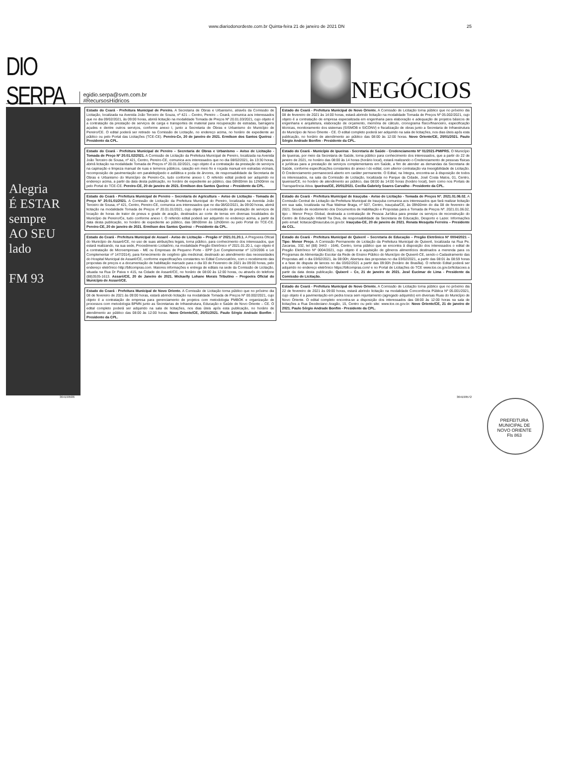www.diariodonordeste.com.br Quinta-feira 21 de janeiro de 2021 DN 25
DIO SERPA egidio.serpa@svm.com.br
#RecursosHídricos
NEGÓCIOS
Alegria
É ESTAR
sempre
AO SEU
lado
FM 93
Estado do Ceará - Prefeitura Municipal de Pereiro. A Secretaria de Obras e Urbanismo, através da Comissão de Licitação, localizada na Avenida João Terceiro de Souza, nº 421 – Centro, Pereiro – Ceará, comunica aos interessados que no dia 09/02/2021, às 09:00 horas, abrirá licitação na modalidade Tomada de Preços Nº 20.01.03/2021, cujo objeto é a contratação da prestação de serviços de carga e transportes de material para recuperação de estradas, barragens açudes e dentre outros serviços, conforme anexo I, junto a Secretaria de Obras e Urbanismo do Município de Pereiro/CE. O edital poderá ser retirado na Comissão de Licitação, no endereço acima, no horário de expediente ao público ou pelo Portal das Licitações (TCE-CE). Pereiro-Ce, 20 de janeiro de 2021. Ermilson dos Santos Queiroz - Presidente da CPL.
Estado do Ceará - Prefeitura Municipal de Pereiro – Secretaria de Obras e Urbanismo – Aviso de Licitação - Tomada de Preço Nº 20.01.02/2021. A Comissão de Licitação da Prefeitura Municipal de Pereiro, localizada na Avenida João Terceiro de Sousa, nº 421, Centro, Pereiro-CE, comunica aos interessados que no dia 08/02/2021, às 13:30 horas, abrirá licitação na modalidade Tomada de Preços nº 20.01.02/2021, cujo objeto é a contratação da prestação de serviços na capinação e limpeza manual de ruas e terrenos públicos, caiação em meio fio e roçada manual em estradas vicinais, recomposição de pavimentação em paralelepípedo e asfáltica e poda de árvores, de responsabilidade da Secretaria de Obras e Urbanismo do Município de Pereiro-Ce, tudo conforme anexo I. O referido edital poderá ser adquirido no endereço acima, a partir da data desta publicação, no horário de expediente ao público, das 08h00min às 12h00min ou pelo Portal do TCE-CE. Pereiro-CE, 20 de janeiro de 2021. Ermilson dos Santos Queiroz – Presidente da CPL.
Estado do Ceará - Prefeitura Municipal de Pereiro – Secretaria de Agricultura – Aviso de Licitação - Tomada de Preço Nº 20.01.01/2021. A Comissão de Licitação da Prefeitura Municipal do Pereiro, localizada na Avenida João Terceiro de Sousa, nº 421, Centro, Pereiro-CE, comunica aos interessados que no dia 08/02/2021, às 09:00 horas, abrirá licitação na modalidade Tomada de Preços nº 20.01.01/2021, cujo objeto é a contratação da prestação de serviços de locação de horas de trator de pneus e grade de aração, destinados ao corte de terras em diversas localidades do Município de Pereiro/Ce, tudo conforme anexo I. O referido edital poderá ser adquirido no endereço acima, a partir da data desta publicação, no horário de expediente ao público, das 08h00min às 12h00min ou pelo Portal do TCE-CE. Pereiro-CE, 20 de janeiro de 2021. Ermilson dos Santos Queiroz – Presidente da CPL.
Estado do Ceará - Prefeitura Municipal de Assaré - Aviso de Licitação – Pregão nº 2021.01.20.1. A Pregoeira Oficial do Município de Assaré/CE, no uso de suas atribuições legais, torna público, para conhecimento dos interessados, que estará realizando, na sua sede, Procedimento Licitatório, na modalidade Pregão Eletrônico nº 2021.01.20.1, cujo objeto é a contratação de Microempresas - ME ou Empresas de Pequeno Porte - EPP (Lei Complementar nº 123/2006 e Lei Complementar nº 147/2014), para fornecimento de oxigênio gás medicinal, destinado ao atendimento das necessidades do Hospital Municipal de Assaré/CE, conforme especificações constantes no Edital Convocatório, com o recebimento das propostas de preços e a documentação de habilitação marcado para o dia 03 de Fevereiro de 2021 às 09:00 horas, pelo endereço eletrônico http://bllcompras.com. Maiores informações e entrega de editais na sede da Comissão de Licitação, situada na Rua Dr Paiva n 415, na Cidade de Assaré/CE, no horário de 08:00 às 12:00 horas, ou através do telefone (88)3535-1613. Assaré/CE, 20 de Janeiro de 2021. Mickaelly Lohane Morais Tributino – Pregoeira Oficial do Município de Assaré/CE.
Estado do Ceará - Prefeitura Municipal de Novo Oriente. A Comissão de Licitação torna público que no próximo dia 08 de fevereiro de 2021 às 09:00 horas, estará abrindo licitação na modalidade Tomada de Preços Nº 00.002/2021, cujo objeto é a contratação de empresa para gerenciamento de projetos com metodologia PMBOK e organização de processos com metodologia BPMN junto as Secretarias de Infraestrutura, Educação e Saúde de Novo Oriente – CE. O edital completo poderá ser adquirido na sala de licitações, nos dias úteis após esta publicação, no horário de atendimento ao público das 08:00 às 12:00 horas. Novo Oriente/CE, 20/01/2021. Paulo Sérgio Andrade Bonfim - Presidente da CPL.
Estado do Ceará - Prefeitura Municipal de Novo Oriente. A Comissão de Licitação torna público que no próximo dia 08 de fevereiro de 2021 às 14:00 horas, estará abrindo licitação na modalidade Tomada de Preços Nº 05.002/2021, cujo objeto é a contratação de empresa especializada em engenharia para elaboração e adequação de projetos básicos de engenharia e arquitetura, elaboração de orçamento, memória de cálculo, cronograma físico/financeiro, especificação técnicas, monitoramento dos sistemas (SISMOB e SICONV) e fiscalização de obras junto a Secretaria de Infraestrutura do Município de Novo Oriente - CE. O edital completo poderá ser adquirido na sala de licitações, nos dias úteis após esta publicação, no horário de atendimento ao público das 08:00 às 12:00 horas. Novo Oriente/CE, 20/01/2021. Paulo Sérgio Andrade Bonfim - Presidente da CPL.
Estado do Ceará - Município de Ipueiras - Secretaria de Saúde - Credenciamento Nº 01/2021-PMIPRS. O Município de Ipueiras, por meio da Secretaria de Saúde, torna público para conhecimento dos interessados, que a partir do 22 de janeiro de 2021, no horário das 08:00 às 14 horas (horário local), estará realizando o Credenciamento de pessoas físicas e jurídicas para a prestação de serviços complementares em Saúde, a fim de atender as demandas da Secretaria de Saúde, conforme especificações constantes do anexo I do edital, com ulterior contratação via Inexigibilidade de Licitação. O Credenciamento permanecerá aberto em caráter permanente. O Edital, na íntegra, encontra-se à disposição de todos os interessados, na sala da Comissão de Licitação, localizada no Parque da Cidade, José Costa Matos, 01, Centro, Ipueiras/CE, no horário de atendimento ao público, das 08:00 às 14:00 horas (horário local), bem como nos Portais de Transparência Ativa. Ipueiras/CE, 20/01/2021. Cecília Gabriely Soares Carvalho - Presidente da CPL.
Estado do Ceará - Prefeitura Municipal de Irauçuba - Aviso de Licitação - Tomada de Preços Nº. 2021.01.06.02. A Comissão Central de Licitação da Prefeitura Municipal de Irauçuba comunica aos interessados que fará realizar licitação em sua sala, localizada na Rua Walmar Braga, nº 507, Centro, Irauçuba/CE, às 09h00min do dia 08 de fevereiro de 2021. Sessão de recebimento dos Documentos de Habilitação e Propostas para a Tomada de Preços Nº. 2021.01.06.02, tipo – Menor Preço Global, destinada a contratação de Pessoa Jurídica para prestar os serviços de reconstrução do Centro de Educação Infantil Tia Diva, de responsabilidade da Secretaria de Educação, Desporto e Lazer. Informações pelo email: licitacao@iraucuba.ce.gov.br. Irauçuba-CE, 20 de janeiro de 2021. Renata Mesquita Ferreira – Presidente da CCL.
Estado do Ceará - Prefeitura Municipal de Quixeré – Secretaria de Educação – Pregão Eletrônico Nº 0004/2021 – Tipo: Menor Preço. A Comissão Permanente de Licitação da Prefeitura Municipal de Quixeré, localizada na Rua Pe. Zacarias, 332, tel (88) 3443 - 1646, Centro, torna público que se encontra à disposição dos interessados o edital de Pregão Eletrônico Nº 0004/2021, cujo objeto é a aquisição de gêneros alimentícios destinados a merenda para os Programas de Alimentação Escolar da Rede de Ensino Público do Município de Quixeré-CE, sendo o Cadastramento das Propostas até o dia 03/02/2021, às 08:00h; Abertura das propostas no dia 03/02/2021, a partir das 08:01 às 08:59 horas e a fase de disputa de lances no dia 03/02/2021 a partir das 09:00h (horário de Brasília). O referido Edital poderá ser adquirido no endereço eletrônico https://bllcompras.com/ e no Portal de Licitações do TCE www.tce.ce.gov.br/licitacoes a partir da data desta publicação. Quixeré – Ce, 21 de janeiro de 2021. José Eucimar de Lima - Presidente da Comissão de Licitação.
Estado do Ceará - Prefeitura Municipal de Novo Oriente. A Comissão de Licitação torna público que no próximo dia 22 de fevereiro de 2021 às 09:00 horas, estará abrindo licitação na modalidade Concorrência Pública Nº 05.001/2021, cujo objeto é a pavimentação em pedra tosca sem rejuntamento (agregado adquirido) em diversas Ruas do Município de Novo Oriente. O edital completo encontra-se a disposição dos interessados das 08:00 às 12:00 horas na sala de licitações a Rua Deodeciano Aragão, 15, Centro ou pelo site: www.tce.ce.gov.br. Novo Oriente/CE, 21 de janeiro de 2021. Paulo Sérgio Andrade Bonfim - Presidente da CPL.
364199586 364199572
PREFEITURA MUNICIPAL DE NOVO ORIENTE
Fls 863